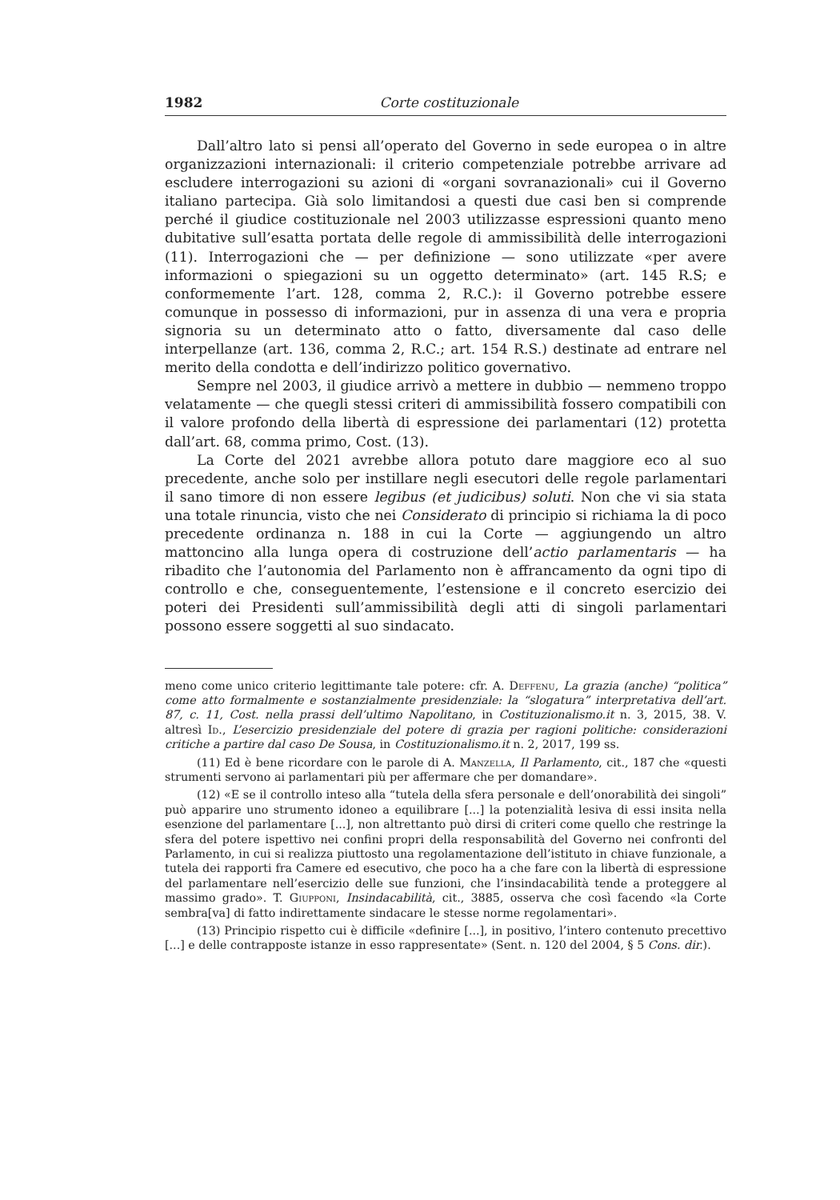1982 Corte costituzionale
Dall’altro lato si pensi all’operato del Governo in sede europea o in altre organizzazioni internazionali: il criterio competenziale potrebbe arrivare ad escludere interrogazioni su azioni di «organi sovranazionali» cui il Governo italiano partecipa. Già solo limitandosi a questi due casi ben si comprende perché il giudice costituzionale nel 2003 utilizzasse espressioni quanto meno dubitative sull’esatta portata delle regole di ammissibilità delle interrogazioni (11). Interrogazioni che — per definizione — sono utilizzate «per avere informazioni o spiegazioni su un oggetto determinato» (art. 145 R.S; e conformemente l’art. 128, comma 2, R.C.): il Governo potrebbe essere comunque in possesso di informazioni, pur in assenza di una vera e propria signoria su un determinato atto o fatto, diversamente dal caso delle interpellanze (art. 136, comma 2, R.C.; art. 154 R.S.) destinate ad entrare nel merito della condotta e dell’indirizzo politico governativo.
Sempre nel 2003, il giudice arrivò a mettere in dubbio — nemmeno troppo velatamente — che quegli stessi criteri di ammissibilità fossero compatibili con il valore profondo della libertà di espressione dei parlamentari (12) protetta dall’art. 68, comma primo, Cost. (13).
La Corte del 2021 avrebbe allora potuto dare maggiore eco al suo precedente, anche solo per instillare negli esecutori delle regole parlamentari il sano timore di non essere legibus (et judicibus) soluti. Non che vi sia stata una totale rinuncia, visto che nei Considerato di principio si richiama la di poco precedente ordinanza n. 188 in cui la Corte — aggiungendo un altro mattoncino alla lunga opera di costruzione dell’actio parlamentaris — ha ribadito che l’autonomia del Parlamento non è affrancamento da ogni tipo di controllo e che, conseguentemente, l’estensione e il concreto esercizio dei poteri dei Presidenti sull’ammissibilità degli atti di singoli parlamentari possono essere soggetti al suo sindacato.
meno come unico criterio legittimante tale potere: cfr. A. Deffenu, La grazia (anche) “politica” come atto formalmente e sostanzialmente presidenziale: la “slogatura” interpretativa dell’art. 87, c. 11, Cost. nella prassi dell’ultimo Napolitano, in Costituzionalismo.it n. 3, 2015, 38. V. altresì Id., L’esercizio presidenziale del potere di grazia per ragioni politiche: considerazioni critiche a partire dal caso De Sousa, in Costituzionalismo.it n. 2, 2017, 199 ss.
(11) Ed è bene ricordare con le parole di A. Manzella, Il Parlamento, cit., 187 che «questi strumenti servono ai parlamentari più per affermare che per domandare».
(12) «E se il controllo inteso alla “tutela della sfera personale e dell’onorabilità dei singoli” può apparire uno strumento idoneo a equilibrare [...] la potenzialità lesiva di essi insita nella esenzione del parlamentare [...], non altrettanto può dirsi di criteri come quello che restringe la sfera del potere ispettivo nei confini propri della responsabilità del Governo nei confronti del Parlamento, in cui si realizza piuttosto una regolamentazione dell’istituto in chiave funzionale, a tutela dei rapporti fra Camere ed esecutivo, che poco ha a che fare con la libertà di espressione del parlamentare nell’esercizio delle sue funzioni, che l’insindacabilità tende a proteggere al massimo grado». T. Giupponi, Insindacabilità, cit., 3885, osserva che così facendo «la Corte sembra[va] di fatto indirettamente sindacare le stesse norme regolamentari».
(13) Principio rispetto cui è difficile «definire [...], in positivo, l’intero contenuto precettivo [...] e delle contrapposte istanze in esso rappresentate» (Sent. n. 120 del 2004, § 5 Cons. dir.).